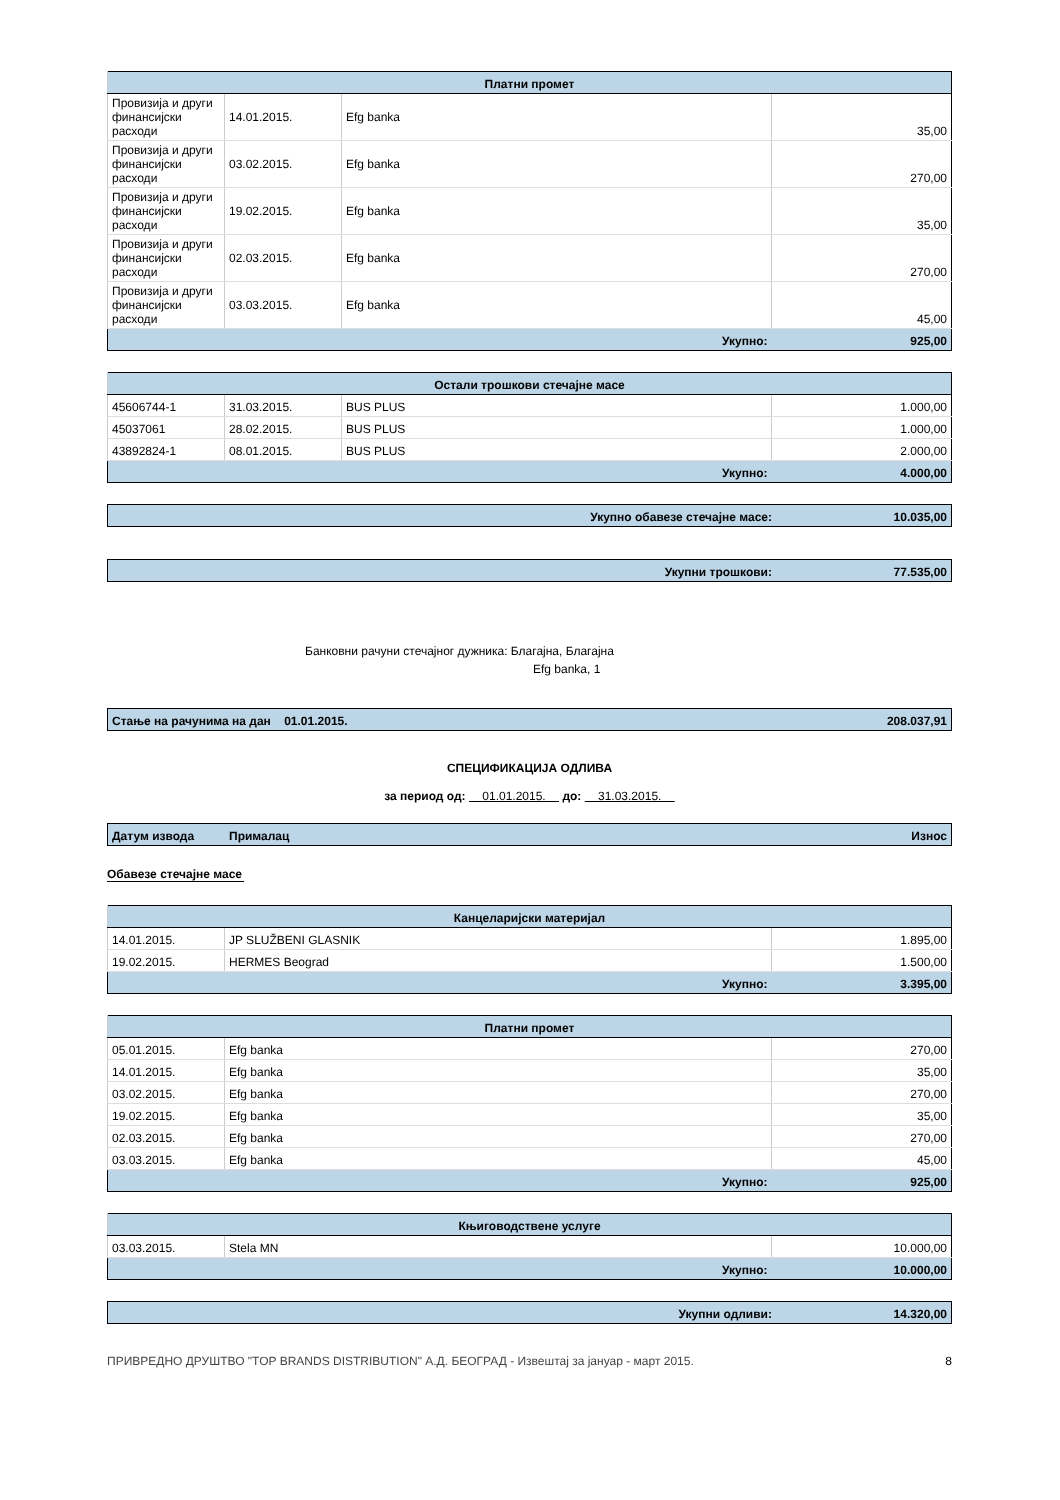| Платни промет | | | |
| --- | --- | --- | --- |
| Провизија и други финансијски расходи | 14.01.2015. | Efg banka | 35,00 |
| Провизија и други финансијски расходи | 03.02.2015. | Efg banka | 270,00 |
| Провизија и други финансијски расходи | 19.02.2015. | Efg banka | 35,00 |
| Провизија и други финансијски расходи | 02.03.2015. | Efg banka | 270,00 |
| Провизија и други финансијски расходи | 03.03.2015. | Efg banka | 45,00 |
| Укупно: | | | 925,00 |
| Остали трошкови стечајне масе | | | |
| --- | --- | --- | --- |
| 45606744-1 | 31.03.2015. | BUS PLUS | 1.000,00 |
| 45037061 | 28.02.2015. | BUS PLUS | 1.000,00 |
| 43892824-1 | 08.01.2015. | BUS PLUS | 2.000,00 |
| Укупно: | | | 4.000,00 |
| Укупно обавезе стечајне масе: | 10.035,00 |
| Укупни трошкови: | 77.535,00 |
Банковни рачуни стечајног дужника: Благајна, Благајна
Efg banka, 1
| Стање на рачунима на дан 01.01.2015. | 208.037,91 |
СПЕЦИФИКАЦИЈА ОДЛИВА
за период од: 01.01.2015. до: 31.03.2015.
| Датум извода | Прималац | Износ |
Обавезе стечајне масе
| Канцеларијски материјал | | |
| --- | --- | --- |
| 14.01.2015. | JP SLUŽBENI GLASNIK | 1.895,00 |
| 19.02.2015. | HERMES Beograd | 1.500,00 |
| Укупно: | | 3.395,00 |
| Платни промет | | |
| --- | --- | --- |
| 05.01.2015. | Efg banka | 270,00 |
| 14.01.2015. | Efg banka | 35,00 |
| 03.02.2015. | Efg banka | 270,00 |
| 19.02.2015. | Efg banka | 35,00 |
| 02.03.2015. | Efg banka | 270,00 |
| 03.03.2015. | Efg banka | 45,00 |
| Укупно: | | 925,00 |
| Књиговодствене услуге | | |
| --- | --- | --- |
| 03.03.2015. | Stela MN | 10.000,00 |
| Укупно: | | 10.000,00 |
| Укупни одливи: | 14.320,00 |
ПРИВРЕДНО ДРУШТВО "TOP BRANDS DISTRIBUTION" А.Д. БЕОГРАД - Извештај за јануар - март 2015. 8